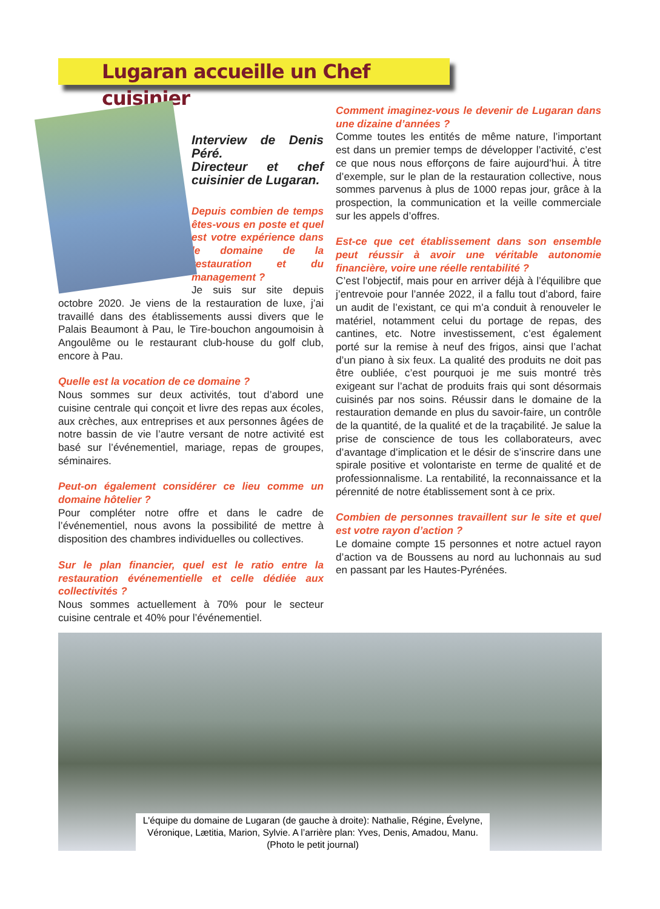Lugaran accueille un Chef cuisinier
Interview de Denis Péré.
Directeur et chef cuisinier de Lugaran.
Depuis combien de temps êtes-vous en poste et quel est votre expérience dans le domaine de la restauration et du management ?
Je suis sur site depuis octobre 2020. Je viens de la restauration de luxe, j’ai travaillé dans des établissements aussi divers que le Palais Beaumont à Pau, le Tire-bouchon angoumoisin à Angoulême ou le restaurant club-house du golf club, encore à Pau.
Quelle est la vocation de ce domaine ?
Nous sommes sur deux activités, tout d’abord une cuisine centrale qui conçoit et livre des repas aux écoles, aux crèches, aux entreprises et aux personnes âgées de notre bassin de vie l’autre versant de notre activité est basé sur l’événementiel, mariage, repas de groupes, séminaires.
Peut-on également considérer ce lieu comme un domaine hôtelier ?
Pour compléter notre offre et dans le cadre de l’événementiel, nous avons la possibilité de mettre à disposition des chambres individuelles ou collectives.
Sur le plan financier, quel est le ratio entre la restauration événementielle et celle dédiée aux collectivités ?
Nous sommes actuellement à 70% pour le secteur cuisine centrale et 40% pour l’événementiel.
Comment imaginez-vous le devenir de Lugaran dans une dizaine d’années ?
Comme toutes les entités de même nature, l’important est dans un premier temps de développer l’activité, c’est ce que nous nous efforçons de faire aujourd’hui. À titre d’exemple, sur le plan de la restauration collective, nous sommes parvenus à plus de 1000 repas jour, grâce à la prospection, la communication et la veille commerciale sur les appels d’offres.
Est-ce que cet établissement dans son ensemble peut réussir à avoir une véritable autonomie financière, voire une réelle rentabilité ?
C’est l’objectif, mais pour en arriver déjà à l’équilibre que j’entrevoie pour l’année 2022, il a fallu tout d’abord, faire un audit de l’existant, ce qui m’a conduit à renouveler le matériel, notamment celui du portage de repas, des cantines, etc. Notre investissement, c’est également porté sur la remise à neuf des frigos, ainsi que l’achat d’un piano à six feux. La qualité des produits ne doit pas être oubliée, c’est pourquoi je me suis montré très exigeant sur l’achat de produits frais qui sont désormais cuisinés par nos soins. Réussir dans le domaine de la restauration demande en plus du savoir-faire, un contrôle de la quantité, de la qualité et de la traçabilité. Je salue la prise de conscience de tous les collaborateurs, avec d’avantage d’implication et le désir de s’inscrire dans une spirale positive et volontariste en terme de qualité et de professionnalisme. La rentabilité, la reconnaissance et la pérennité de notre établissement sont à ce prix.
Combien de personnes travaillent sur le site et quel est votre rayon d’action ?
Le domaine compte 15 personnes et notre actuel rayon d’action va de Boussens au nord au luchonnais au sud en passant par les Hautes-Pyrénées.
L'équipe du domaine de Lugaran (de gauche à droite): Nathalie, Régine, Évelyne, Véronique, Lætitia, Marion, Sylvie. A l’arrière plan: Yves, Denis, Amadou, Manu. (Photo le petit journal)